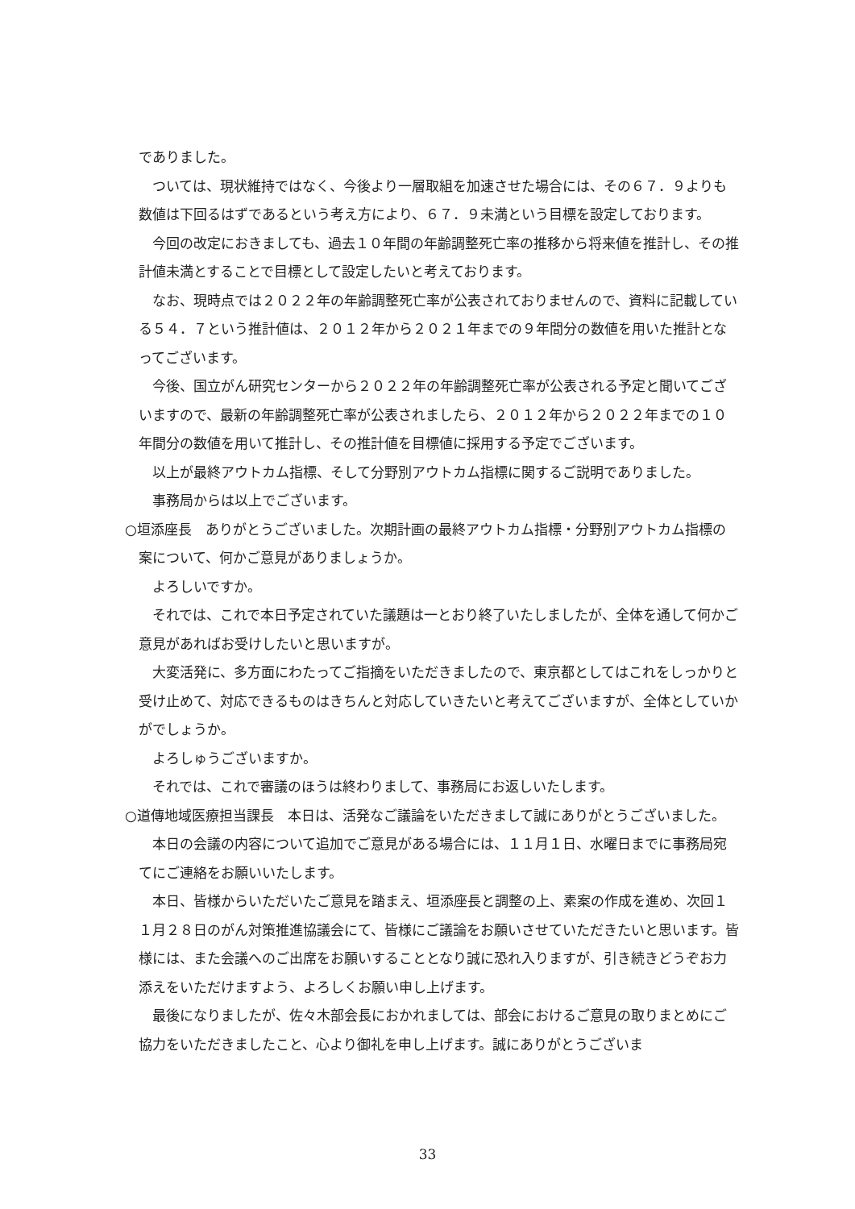でありました。
ついては、現状維持ではなく、今後より一層取組を加速させた場合には、その６７．９よりも数値は下回るはずであるという考え方により、６７．９未満という目標を設定しております。
今回の改定におきましても、過去１０年間の年齢調整死亡率の推移から将来値を推計し、その推計値未満とすることで目標として設定したいと考えております。
なお、現時点では２０２２年の年齢調整死亡率が公表されておりませんので、資料に記載している５４．７という推計値は、２０１２年から２０２１年までの９年間分の数値を用いた推計となってございます。
今後、国立がん研究センターから２０２２年の年齢調整死亡率が公表される予定と聞いてございますので、最新の年齢調整死亡率が公表されましたら、２０１２年から２０２２年までの１０年間分の数値を用いて推計し、その推計値を目標値に採用する予定でございます。
以上が最終アウトカム指標、そして分野別アウトカム指標に関するご説明でありました。
事務局からは以上でございます。
○垣添座長　ありがとうございました。次期計画の最終アウトカム指標・分野別アウトカム指標の案について、何かご意見がありましょうか。
よろしいですか。
それでは、これで本日予定されていた議題は一とおり終了いたしましたが、全体を通して何かご意見があればお受けしたいと思いますが。
大変活発に、多方面にわたってご指摘をいただきましたので、東京都としてはこれをしっかりと受け止めて、対応できるものはきちんと対応していきたいと考えてございますが、全体としていかがでしょうか。
よろしゅうございますか。
それでは、これで審議のほうは終わりまして、事務局にお返しいたします。
○道傳地域医療担当課長　本日は、活発なご議論をいただきまして誠にありがとうございました。
本日の会議の内容について追加でご意見がある場合には、１１月１日、水曜日までに事務局宛てにご連絡をお願いいたします。
本日、皆様からいただいたご意見を踏まえ、垣添座長と調整の上、素案の作成を進め、次回１１月２８日のがん対策推進協議会にて、皆様にご議論をお願いさせていただきたいと思います。皆様には、また会議へのご出席をお願いすることとなり誠に恐れ入りますが、引き続きどうぞお力添えをいただけますよう、よろしくお願い申し上げます。
最後になりましたが、佐々木部会長におかれましては、部会におけるご意見の取りまとめにご協力をいただきましたこと、心より御礼を申し上げます。誠にありがとうございま
33